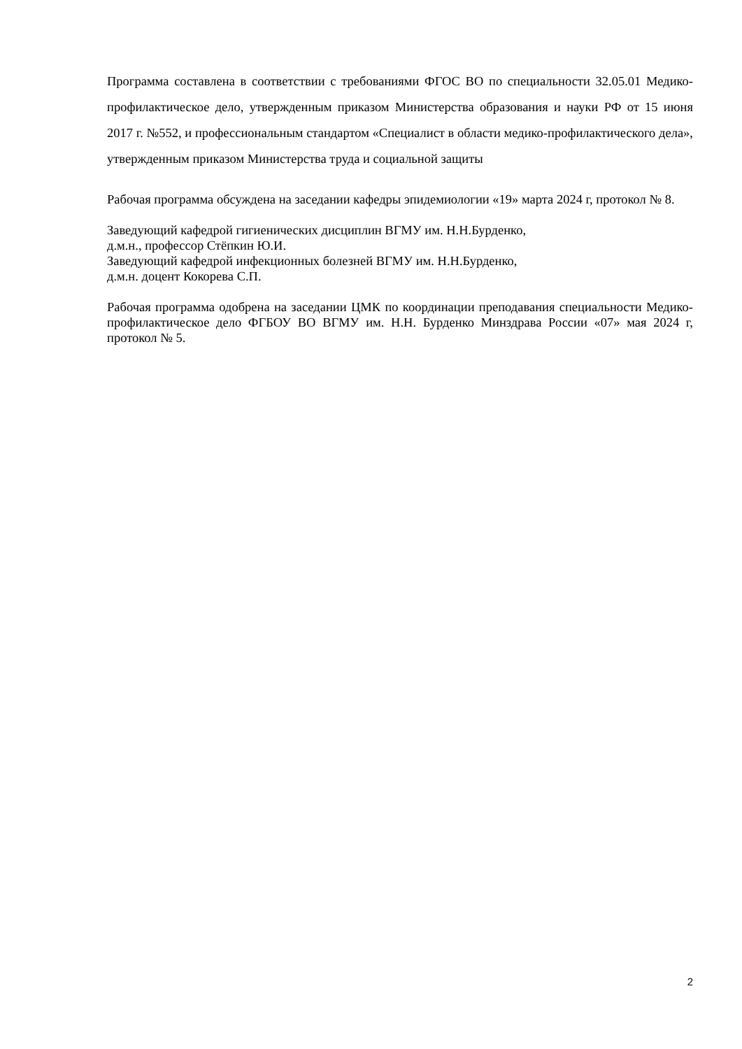Программа составлена в соответствии с требованиями ФГОС ВО по специальности 32.05.01 Медико-профилактическое дело, утвержденным приказом Министерства образования и науки РФ от 15 июня 2017 г. №552, и профессиональным стандартом «Специалист в области медико-профилактического дела», утвержденным приказом Министерства труда и социальной защиты
Рабочая программа обсуждена на заседании кафедры эпидемиологии «19» марта 2024 г, протокол № 8.
Заведующий кафедрой гигиенических дисциплин ВГМУ им. Н.Н.Бурденко,
д.м.н., профессор Стёпкин Ю.И.
Заведующий кафедрой инфекционных болезней ВГМУ им. Н.Н.Бурденко,
д.м.н. доцент Кокорева С.П.
Рабочая программа одобрена на заседании ЦМК по координации преподавания специальности Медико-профилактическое дело ФГБОУ ВО ВГМУ им. Н.Н. Бурденко Минздрава России «07» мая 2024 г, протокол № 5.
2